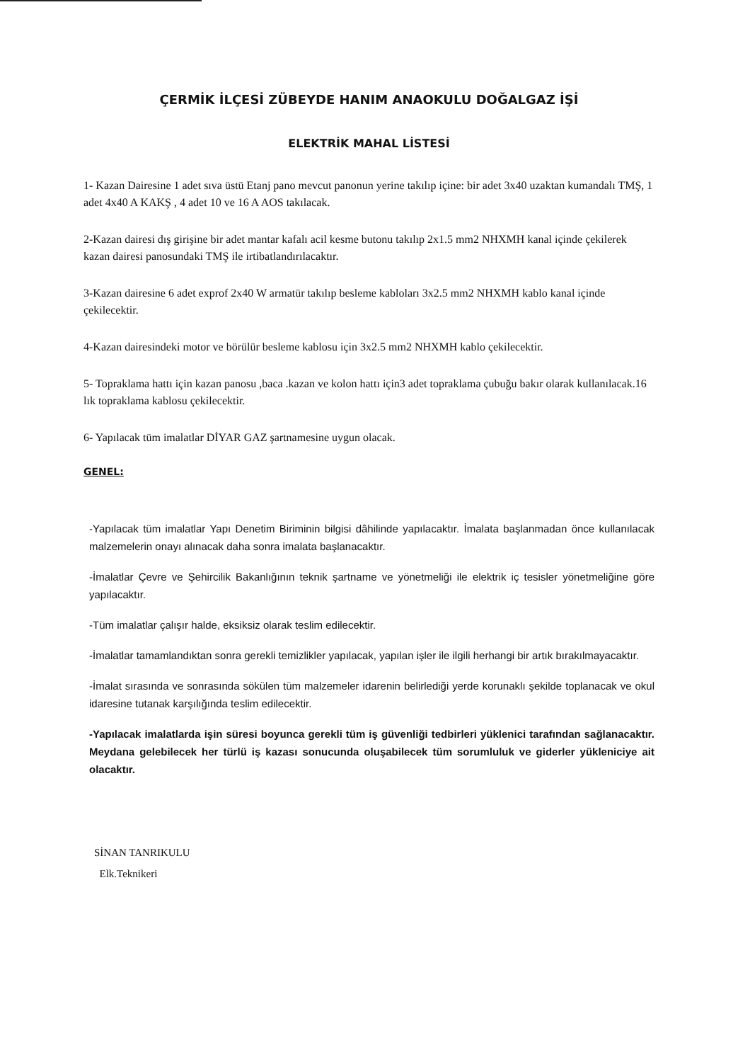ÇERMİK İLÇESİ ZÜBEYDE HANIM ANAOKULU DOĞALGAZ İŞİ
ELEKTRİK MAHAL LİSTESİ
1- Kazan Dairesine 1 adet sıva üstü Etanj pano mevcut panonun yerine takılıp içine: bir adet 3x40 uzaktan kumandalı TMŞ, 1 adet 4x40 A KAKŞ , 4 adet 10 ve 16 A AOS takılacak.
2-Kazan dairesi dış girişine bir adet mantar kafalı acil kesme butonu takılıp 2x1.5 mm2 NHXMH kanal içinde çekilerek kazan dairesi panosundaki TMŞ ile irtibatlandırılacaktır.
3-Kazan dairesine 6 adet exprof 2x40 W armatür takılıp besleme kabloları 3x2.5 mm2 NHXMH kablo kanal içinde çekilecektir.
4-Kazan dairesindeki motor ve börülür besleme kablosu için 3x2.5 mm2 NHXMH kablo çekilecektir.
5- Topraklama hattı için kazan panosu ,baca .kazan ve kolon hattı için3 adet topraklama çubuğu bakır olarak kullanılacak.16 lık topraklama kablosu çekilecektir.
6- Yapılacak tüm imalatlar DİYAR GAZ şartnamesine uygun olacak.
GENEL:
-Yapılacak tüm imalatlar Yapı Denetim Biriminin bilgisi dâhilinde yapılacaktır. İmalata başlanmadan önce kullanılacak malzemelerin onayı alınacak daha sonra imalata başlanacaktır.
-İmalatlar Çevre ve Şehircilik Bakanlığının teknik şartname ve yönetmeliği ile elektrik iç tesisler yönetmeliğine göre yapılacaktır.
-Tüm imalatlar çalışır halde, eksiksiz olarak teslim edilecektir.
-İmalatlar tamamlandıktan sonra gerekli temizlikler yapılacak, yapılan işler ile ilgili herhangi bir artık bırakılmayacaktır.
-İmalat sırasında ve sonrasında sökülen tüm malzemeler idarenin belirlediği yerde korunaklı şekilde toplanacak ve okul idaresine tutanak karşılığında teslim edilecektir.
-Yapılacak imalatlarda işin süresi boyunca gerekli tüm iş güvenliği tedbirleri yüklenici tarafından sağlanacaktır. Meydana gelebilecek her türlü iş kazası sonucunda oluşabilecek tüm sorumluluk ve giderler yükleniciye ait olacaktır.
SİNAN TANRIKULU
Elk.Teknikeri